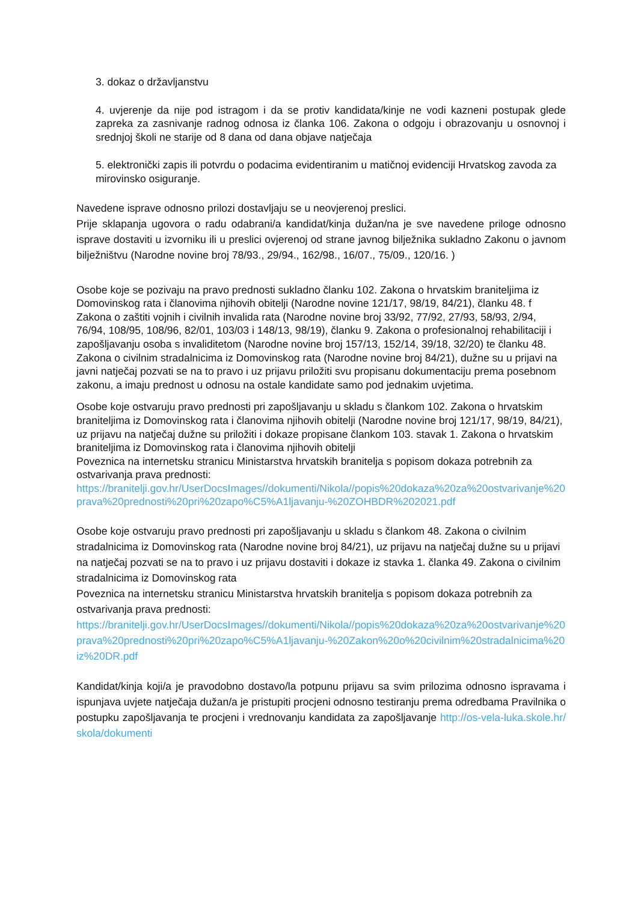3. dokaz o državljanstvu
4. uvjerenje da nije pod istragom i da se protiv kandidata/kinje ne vodi kazneni postupak glede zapreka za zasnivanje radnog odnosa iz članka 106. Zakona o odgoju i obrazovanju u osnovnoj i srednjoj školi ne starije od 8 dana od dana objave natječaja
5. elektronički zapis ili potvrdu o podacima evidentiranim u matičnoj evidenciji Hrvatskog zavoda za mirovinsko osiguranje.
Navedene isprave odnosno prilozi dostavljaju se u neovjerenoj preslici.
Prije sklapanja ugovora o radu odabrani/a kandidat/kinja dužan/na je sve navedene priloge odnosno isprave dostaviti u izvorniku ili u preslici ovjerenoj od strane javnog bilježnika sukladno Zakonu o javnom bilježništvu (Narodne novine broj 78/93., 29/94., 162/98., 16/07., 75/09., 120/16. )
Osobe koje se pozivaju na pravo prednosti sukladno članku 102. Zakona o hrvatskim braniteljima iz Domovinskog rata i članovima njihovih obitelji (Narodne novine 121/17, 98/19, 84/21), članku 48. f Zakona o zaštiti vojnih i civilnih invalida rata (Narodne novine broj 33/92, 77/92, 27/93, 58/93, 2/94, 76/94, 108/95, 108/96, 82/01, 103/03 i 148/13, 98/19), članku 9. Zakona o profesionalnoj rehabilitaciji i zapošljavanju osoba s invaliditetom (Narodne novine broj 157/13, 152/14, 39/18, 32/20) te članku 48. Zakona o civilnim stradalnicima iz Domovinskog rata (Narodne novine broj 84/21), dužne su u prijavi na javni natječaj pozvati se na to pravo i uz prijavu priložiti svu propisanu dokumentaciju prema posebnom zakonu, a imaju prednost u odnosu na ostale kandidate samo pod jednakim uvjetima.
Osobe koje ostvaruju pravo prednosti pri zapošljavanju u skladu s člankom 102. Zakona o hrvatskim braniteljima iz Domovinskog rata i članovima njihovih obitelji (Narodne novine broj 121/17, 98/19, 84/21), uz prijavu na natječaj dužne su priložiti i dokaze propisane člankom 103. stavak 1. Zakona o hrvatskim braniteljima iz Domovinskog rata i članovima njihovih obitelji
Poveznica na internetsku stranicu Ministarstva hrvatskih branitelja s popisom dokaza potrebnih za ostvarivanja prava prednosti:
https://branitelji.gov.hr/UserDocsImages//dokumenti/Nikola//popis%20dokaza%20za%20ostvarivanje%20prava%20prednosti%20pri%20zapo%C5%A1ljavanju-%20ZOHBDR%202021.pdf
Osobe koje ostvaruju pravo prednosti pri zapošljavanju u skladu s člankom 48. Zakona o civilnim stradalnicima iz Domovinskog rata (Narodne novine broj 84/21), uz prijavu na natječaj dužne su u prijavi na natječaj pozvati se na to pravo i uz prijavu dostaviti i dokaze iz stavka 1. članka 49. Zakona o civilnim stradalnicima iz Domovinskog rata
Poveznica na internetsku stranicu Ministarstva hrvatskih branitelja s popisom dokaza potrebnih za ostvarivanja prava prednosti:
https://branitelji.gov.hr/UserDocsImages//dokumenti/Nikola//popis%20dokaza%20za%20ostvarivanje%20prava%20prednosti%20pri%20zapo%C5%A1ljavanju-%20Zakon%20o%20civilnim%20stradalnicima%20iz%20DR.pdf
Kandidat/kinja koji/a je pravodobno dostavo/la potpunu prijavu sa svim prilozima odnosno ispravama i ispunjava uvjete natječaja dužan/a je pristupiti procjeni odnosno testiranju prema odredbama Pravilnika o postupku zapošljavanja te procjeni i vrednovanju kandidata za zapošljavanje http://os-vela-luka.skole.hr/skola/dokumenti